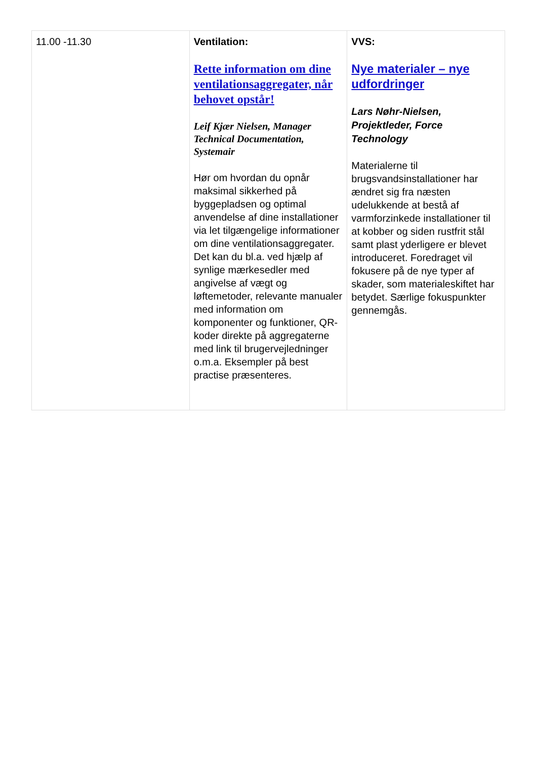| 11.00 -11.30 | Ventilation: Rette information om dine ventilationsaggregater, når behovet opstår! Leif Kjær Nielsen, Manager Technical Documentation, Systemair Hør om hvordan du opnår maksimal sikkerhed på byggepladsen og optimal anvendelse af dine installationer via let tilgængelige informationer om dine ventilationsaggregater. Det kan du bl.a. ved hjælp af synlige mærkesedler med angivelse af vægt og løftemetoder, relevante manualer med information om komponenter og funktioner, QR-koder direkte på aggregaterne med link til brugervejledninger o.m.a. Eksempler på best practise præsenteres. | VVS: Nye materialer – nye udfordringer Lars Nøhr-Nielsen, Projektleder, Force Technology Materialerne til brugsvandsinstallationer har ændret sig fra næsten udelukkende at bestå af varmforzinkede installationer til at kobber og siden rustfrit stål samt plast yderligere er blevet introduceret. Foredraget vil fokusere på de nye typer af skader, som materialeskiftet har betydet. Særlige fokuspunkter gennemgås. |